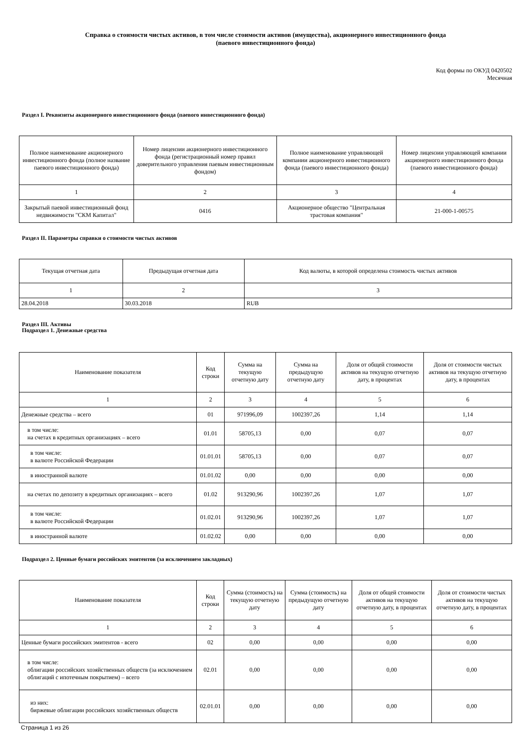Справка о стоимости чистых активов, в том числе стоимости активов (имущества), акционерного инвестиционного фонда
(паевого инвестиционного фонда)
Код формы по ОКУД 0420502
Месячная
Раздел I. Реквизиты акционерного инвестиционного фонда (паевого инвестиционного фонда)
| Полное наименование акционерного инвестиционного фонда (полное название паевого инвестиционного фонда) | Номер лицензии акционерного инвестиционного фонда (регистрационный номер правил доверительного управления паевым инвестиционным фондом) | Полное наименование управляющей компании акционерного инвестиционного фонда (паевого инвестиционного фонда) | Номер лицензии управляющей компании акционерного инвестиционного фонда (паевого инвестиционного фонда) |
| --- | --- | --- | --- |
| 1 | 2 | 3 | 4 |
| Закрытый паевой инвестиционный фонд недвижимости "СКМ Капитал" | 0416 | Акционерное общество "Центральная трастовая компания" | 21-000-1-00575 |
Раздел II. Параметры справки о стоимости чистых активов
| Текущая отчетная дата | Предыдущая отчетная дата | Код валюты, в которой определена стоимость чистых активов |
| --- | --- | --- |
| 1 | 2 | 3 |
| 28.04.2018 | 30.03.2018 | RUB |
Раздел III. Активы
Подраздел 1. Денежные средства
| Наименование показателя | Код строки | Сумма на текущую отчетную дату | Сумма на предыдущую отчетную дату | Доля от общей стоимости активов на текущую отчетную дату, в процентах | Доля от стоимости чистых активов на текущую отчетную дату, в процентах |
| --- | --- | --- | --- | --- | --- |
| 1 | 2 | 3 | 4 | 5 | 6 |
| Денежные средства – всего | 01 | 971996,09 | 1002397,26 | 1,14 | 1,14 |
| в том числе: на счетах в кредитных организациях – всего | 01.01 | 58705,13 | 0,00 | 0,07 | 0,07 |
| в том числе: в валюте Российской Федерации | 01.01.01 | 58705,13 | 0,00 | 0,07 | 0,07 |
| в иностранной валюте | 01.01.02 | 0,00 | 0,00 | 0,00 | 0,00 |
| на счетах по депозиту в кредитных организациях – всего | 01.02 | 913290,96 | 1002397,26 | 1,07 | 1,07 |
| в том числе: в валюте Российской Федерации | 01.02.01 | 913290,96 | 1002397,26 | 1,07 | 1,07 |
| в иностранной валюте | 01.02.02 | 0,00 | 0,00 | 0,00 | 0,00 |
Подраздел 2. Ценные бумаги российских эмитентов (за исключением закладных)
| Наименование показателя | Код строки | Сумма (стоимость) на текущую отчетную дату | Сумма (стоимость) на предыдущую отчетную дату | Доля от общей стоимости активов на текущую отчетную дату, в процентах | Доля от стоимости чистых активов на текущую отчетную дату, в процентах |
| --- | --- | --- | --- | --- | --- |
| 1 | 2 | 3 | 4 | 5 | 6 |
| Ценные бумаги российских эмитентов - всего | 02 | 0,00 | 0,00 | 0,00 | 0,00 |
| в том числе: облигации российских хозяйственных обществ (за исключением облигаций с ипотечным покрытием) – всего | 02.01 | 0,00 | 0,00 | 0,00 | 0,00 |
| из них: биржевые облигации российских хозяйственных обществ | 02.01.01 | 0,00 | 0,00 | 0,00 | 0,00 |
Страница 1 из 26